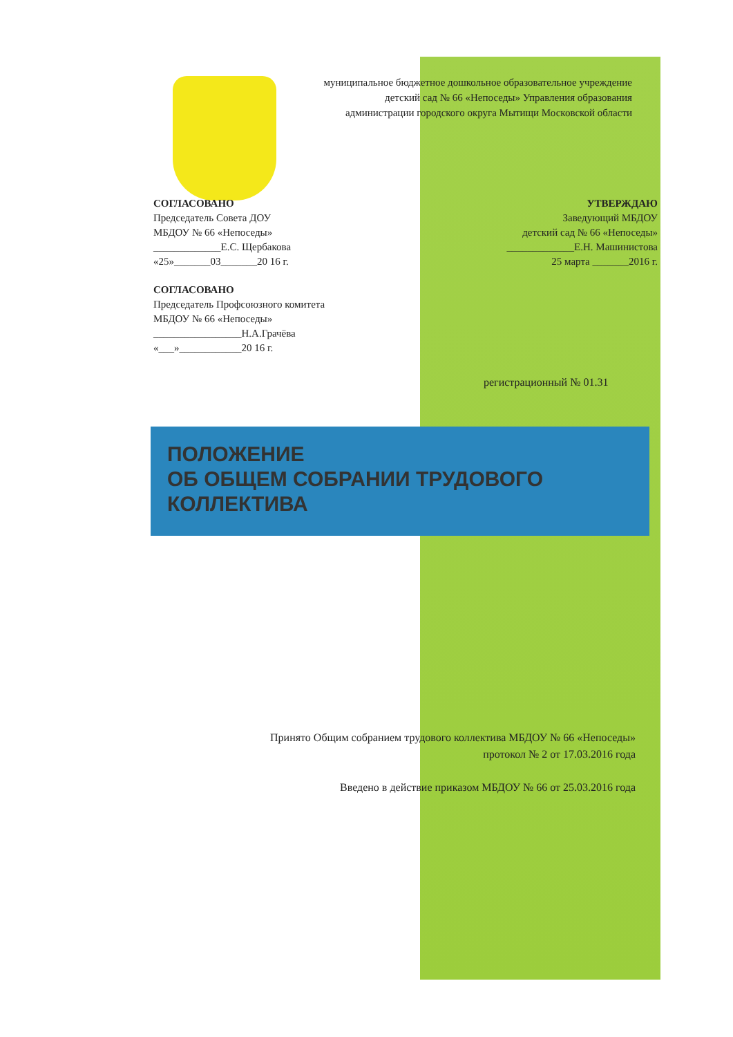муниципальное бюджетное дошкольное образовательное учреждение
детский сад № 66 «Непоседы» Управления образования
администрации городского округа Мытищи Московской области
СОГЛАСОВАНО
Председатель Совета ДОУ
МБДОУ № 66 «Непоседы»
_____________Е.С. Щербакова
«25»_______03_______20 16 г.
УТВЕРЖДАЮ
Заведующий МБДОУ
детский сад № 66 «Непоседы»
_____________Е.Н. Машинистова
25 марта _______2016 г.
СОГЛАСОВАНО
Председатель Профсоюзного комитета
МБДОУ № 66 «Непоседы»
_________________Н.А.Грачёва
«___»____________20 16 г.
регистрационный № 01.31
ПОЛОЖЕНИЕ
ОБ ОБЩЕМ СОБРАНИИ ТРУДОВОГО
КОЛЛЕКТИВА
Принято Общим собранием трудового коллектива МБДОУ № 66 «Непоседы»
протокол № 2 от 17.03.2016 года
Введено в действие приказом МБДОУ № 66 от 25.03.2016 года